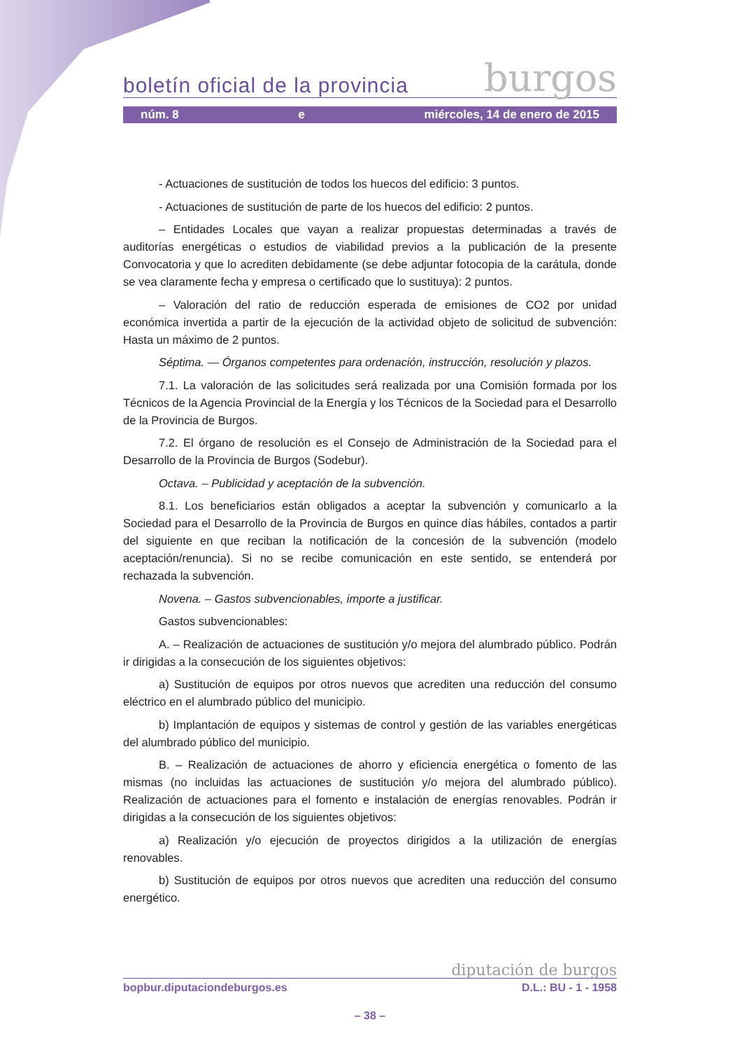boletín oficial de la provincia burgos
núm. 8 e miércoles, 14 de enero de 2015
- Actuaciones de sustitución de todos los huecos del edificio: 3 puntos.
- Actuaciones de sustitución de parte de los huecos del edificio: 2 puntos.
– Entidades Locales que vayan a realizar propuestas determinadas a través de auditorías energéticas o estudios de viabilidad previos a la publicación de la presente Convocatoria y que lo acrediten debidamente (se debe adjuntar fotocopia de la carátula, donde se vea claramente fecha y empresa o certificado que lo sustituya): 2 puntos.
– Valoración del ratio de reducción esperada de emisiones de CO2 por unidad económica invertida a partir de la ejecución de la actividad objeto de solicitud de subvención: Hasta un máximo de 2 puntos.
Séptima. — Órganos competentes para ordenación, instrucción, resolución y plazos.
7.1. La valoración de las solicitudes será realizada por una Comisión formada por los Técnicos de la Agencia Provincial de la Energía y los Técnicos de la Sociedad para el Desarrollo de la Provincia de Burgos.
7.2. El órgano de resolución es el Consejo de Administración de la Sociedad para el Desarrollo de la Provincia de Burgos (Sodebur).
Octava. – Publicidad y aceptación de la subvención.
8.1. Los beneficiarios están obligados a aceptar la subvención y comunicarlo a la Sociedad para el Desarrollo de la Provincia de Burgos en quince días hábiles, contados a partir del siguiente en que reciban la notificación de la concesión de la subvención (modelo aceptación/renuncia). Si no se recibe comunicación en este sentido, se entenderá por rechazada la subvención.
Novena. – Gastos subvencionables, importe a justificar.
Gastos subvencionables:
A. – Realización de actuaciones de sustitución y/o mejora del alumbrado público. Podrán ir dirigidas a la consecución de los siguientes objetivos:
a) Sustitución de equipos por otros nuevos que acrediten una reducción del consumo eléctrico en el alumbrado público del municipio.
b) Implantación de equipos y sistemas de control y gestión de las variables energéticas del alumbrado público del municipio.
B. – Realización de actuaciones de ahorro y eficiencia energética o fomento de las mismas (no incluidas las actuaciones de sustitución y/o mejora del alumbrado público). Realización de actuaciones para el fomento e instalación de energías renovables. Podrán ir dirigidas a la consecución de los siguientes objetivos:
a) Realización y/o ejecución de proyectos dirigidos a la utilización de energías renovables.
b) Sustitución de equipos por otros nuevos que acrediten una reducción del consumo energético.
diputación de burgos
bopbur.diputaciondeburgos.es D.L.: BU - 1 - 1958
– 38 –